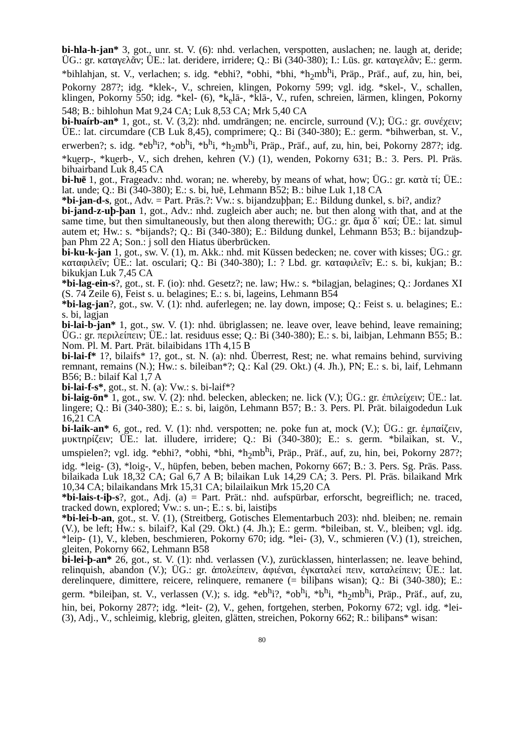bi-hla-h-jan* 3, got., unr. st. V. (6): nhd. verlachen, verspotten, auslachen; ne. laugh at, deride; ÜG.: gr. καταγελᾶν; ÜE.: lat. deridere, irridere; Q.: Bi (340-380); I.: Lüs. gr. καταγελᾶν; E.: germ. *bihlahjan, st. V., verlachen; s. idg. *ebhi?, *obhi, *bhi, *h<sub>2</sub>mb<sup>h</sup>i, Präp., Präf., auf, zu, hin, bei, Pokorny 287?; idg. *klek-, V., schreien, klingen, Pokorny 599; vgl. idg. *skel-, V., schallen, klingen, Pokorny 550; idg. *kel- (6), *k<sub>e</sub>lā-, *klā-, V., rufen, schreien, lärmen, klingen, Pokorny 548; B.: bihlohun Mat 9,24 CA; Luk 8,53 CA; Mrk 5,40 CA
bi-ƕaírb-an* 1, got., st. V. (3,2): nhd. umdrängen; ne. encircle, surround (V.); ÜG.: gr. συνέχειν; ÜE.: lat. circumdare (CB Luk 8,45), comprimere; Q.: Bi (340-380); E.: germ. *bihwerban, st. V., erwerben?; s. idg. *eb<sup>h</sup>i?, *ob<sup>h</sup>i, *b<sup>h</sup>i, *h<sub>2</sub>mb<sup>h</sup>i, Präp., Präf., auf, zu, hin, bei, Pokorny 287?; idg. *ku̯erp-, *ku̯erb-, V., sich drehen, kehren (V.) (1), wenden, Pokorny 631; B.: 3. Pers. Pl. Präs. biƕairband Luk 8,45 CA
bi-ƕē 1, got., Frageadv.: nhd. woran; ne. whereby, by means of what, how; ÜG.: gr. κατὰ τί; ÜE.: lat. unde; Q.: Bi (340-380); E.: s. bi, ƕē, Lehmann B52; B.: biƕe Luk 1,18 CA
*bi-jan-d-s, got., Adv. = Part. Präs.?: Vw.: s. bijandzuþþan; E.: Bildung dunkel, s. bi?, andiz?
bi-jand-z-uþ-þan 1, got., Adv.: nhd. zugleich aber auch; ne. but then along with that, and at the same time, but then simultaneously, but then along therewith; ÜG.: gr. ἅμα δ᾽ καί; ÜE.: lat. simul autem et; Hw.: s. *bijands?; Q.: Bi (340-380); E.: Bildung dunkel, Lehmann B53; B.: bijandzuþ-þan Phm 22 A; Son.: j soll den Hiatus überbrücken.
bi-ku-k-jan 1, got., sw. V. (1), m. Akk.: nhd. mit Küssen bedecken; ne. cover with kisses; ÜG.: gr. καταφιλεῖν; ÜE.: lat. osculari; Q.: Bi (340-380); I.: ? Lbd. gr. καταφιλεῖν; E.: s. bi, kukjan; B.: bikukjan Luk 7,45 CA
*bi-lag-ein-s?, got., st. F. (io): nhd. Gesetz?; ne. law; Hw.: s. *bilagjan, belagines; Q.: Jordanes XI (S. 74 Zeile 6), Feist s. u. belagines; E.: s. bi, lageins, Lehmann B54
*bi-lag-jan?, got., sw. V. (1): nhd. auferlegen; ne. lay down, impose; Q.: Feist s. u. belagines; E.: s. bi, lagjan
bi-lai-b-jan* 1, got., sw. V. (1): nhd. übriglassen; ne. leave over, leave behind, leave remaining; ÜG.: gr. περιλείπειν; ÜE.: lat. residuus esse; Q.: Bi (340-380); E.: s. bi, laibjan, Lehmann B55; B.: Nom. Pl. M. Part. Prät. bilaibidans 1Th 4,15 B
bi-lai-f* 1?, bilaifs* 1?, got., st. N. (a): nhd. Überrest, Rest; ne. what remains behind, surviving remnant, remains (N.); Hw.: s. bileiban*?; Q.: Kal (29. Okt.) (4. Jh.), PN; E.: s. bi, laif, Lehmann B56; B.: bilaif Kal 1,7 A
bi-lai-f-s*, got., st. N. (a): Vw.: s. bi-laif*?
bi-laig-ōn* 1, got., sw. V. (2): nhd. belecken, ablecken; ne. lick (V.); ÜG.: gr. ἐπιλείχειν; ÜE.: lat. lingere; Q.: Bi (340-380); E.: s. bi, laigōn, Lehmann B57; B.: 3. Pers. Pl. Prät. bilaigodedun Luk 16,21 CA
bi-laik-an* 6, got., red. V. (1): nhd. verspotten; ne. poke fun at, mock (V.); ÜG.: gr. ἐμπαίζειν, μυκτηρίζειν; ÜE.: lat. illudere, irridere; Q.: Bi (340-380); E.: s. germ. *bilaikan, st. V., umspielen?; vgl. idg. *ebhi?, *obhi, *bhi, *h<sub>2</sub>mb<sup>h</sup>i, Präp., Präf., auf, zu, hin, bei, Pokorny 287?; idg. *leig- (3), *loig-, V., hüpfen, beben, beben machen, Pokorny 667; B.: 3. Pers. Sg. Präs. Pass. bilaikada Luk 18,32 CA; Gal 6,7 A B; bilaikan Luk 14,29 CA; 3. Pers. Pl. Präs. bilaikand Mrk 10,34 CA; bilaikandans Mrk 15,31 CA; bilailaikun Mrk 15,20 CA
*bi-lais-t-iþ-s?, got., Adj. (a) = Part. Prät.: nhd. aufspürbar, erforscht, begreiflich; ne. traced, tracked down, explored; Vw.: s. un-; E.: s. bi, laistiþs
*bi-lei-b-an, got., st. V. (1), (Streitberg, Gotisches Elementarbuch 203): nhd. bleiben; ne. remain (V.), be left; Hw.: s. bilaif?, Kal (29. Okt.) (4. Jh.); E.: germ. *bileiban, st. V., bleiben; vgl. idg. *leip- (1), V., kleben, beschmieren, Pokorny 670; idg. *lei- (3), V., schmieren (V.) (1), streichen, gleiten, Pokorny 662, Lehmann B58
bi-lei-þ-an* 26, got., st. V. (1): nhd. verlassen (V.), zurücklassen, hinterlassen; ne. leave behind, relinquish, abandon (V.); ÜG.: gr. ἀπολείπειν, ἀφιέναι, ἐγκαταλεί πειν, καταλείπειν; ÜE.: lat. derelinquere, dimittere, reicere, relinquere, remanere (= biliþans wisan); Q.: Bi (340-380); E.: germ. *bileiþan, st. V., verlassen (V.); s. idg. *eb<sup>h</sup>i?, *ob<sup>h</sup>i, *b<sup>h</sup>i, *h<sub>2</sub>mb<sup>h</sup>i, Präp., Präf., auf, zu, hin, bei, Pokorny 287?; idg. *leit- (2), V., gehen, fortgehen, sterben, Pokorny 672; vgl. idg. *lei- (3), Adj., V., schleimig, klebrig, gleiten, glätten, streichen, Pokorny 662; R.: biliþans* wisan:
80